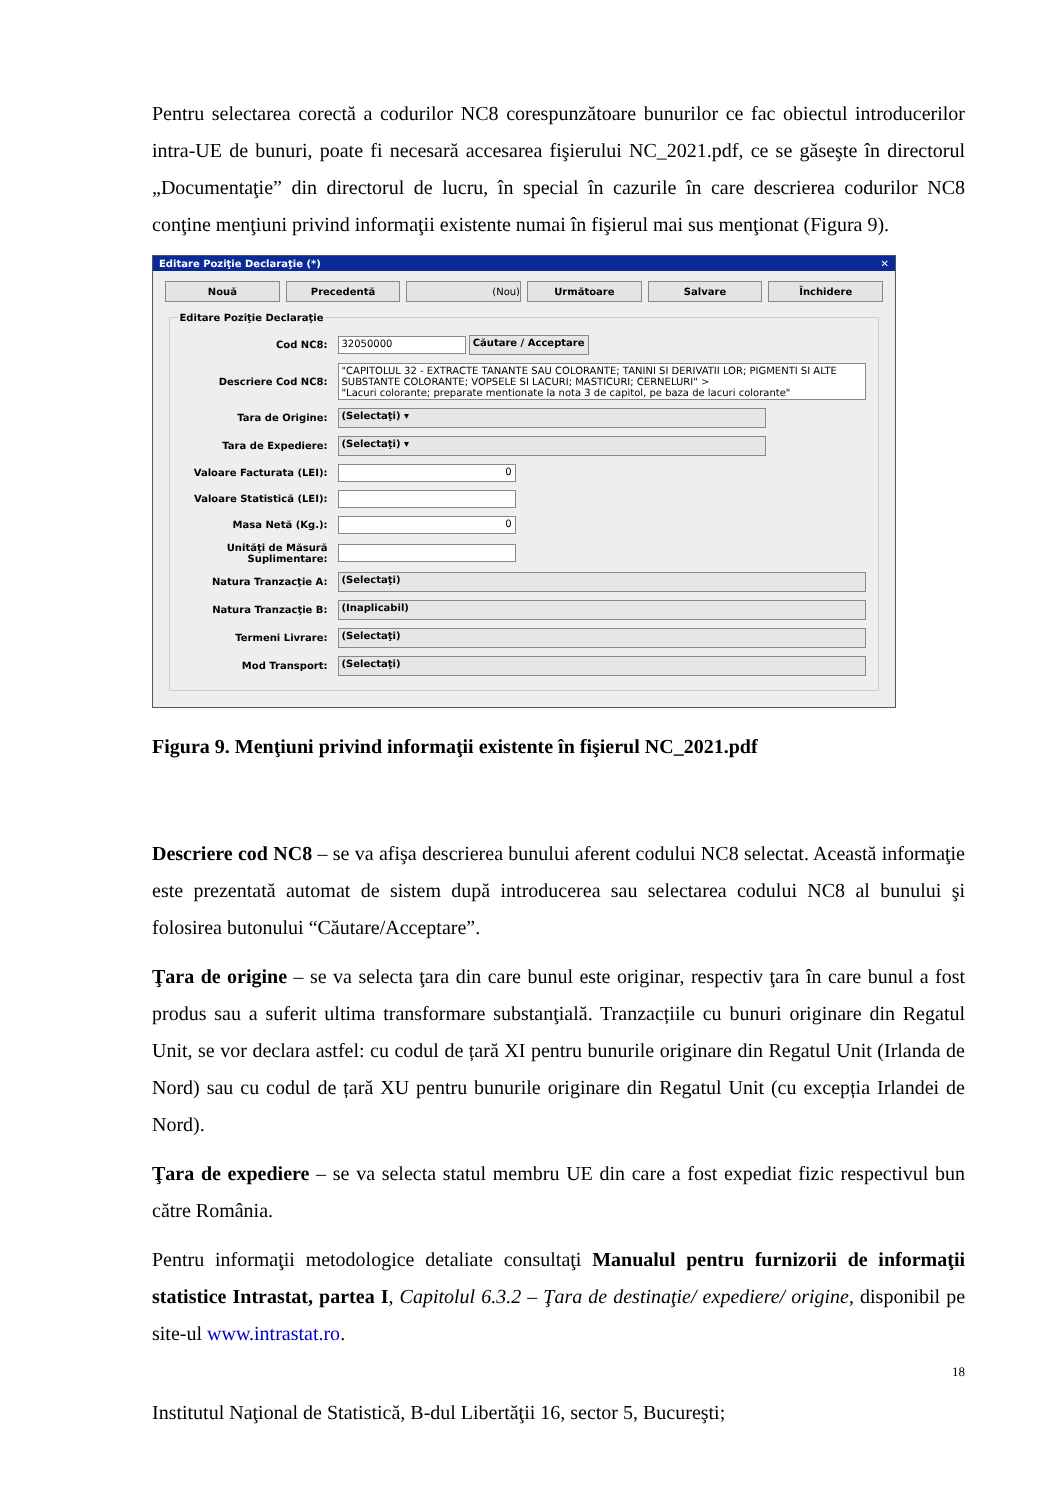Pentru selectarea corectă a codurilor NC8 corespunzătoare bunurilor ce fac obiectul introducerilor intra-UE de bunuri, poate fi necesară accesarea fişierului NC_2021.pdf, ce se găseşte în directorul „Documentaţie” din directorul de lucru, în special în cazurile în care descrierea codurilor NC8 conţine menţiuni privind informaţii existente numai în fişierul mai sus menţionat (Figura 9).
Editare Poziţie Declaraţie (*) ✕
Nouă Precedentă (Nou) Următoare Salvare Închidere
Editare Poziţie Declaraţie
Cod NC8: 32050000 Căutare / Acceptare
Descriere Cod NC8: "CAPITOLUL 32 - EXTRACTE TANANTE SAU COLORANTE; TANINI SI DERIVATII LOR; PIGMENTI SI ALTE SUBSTANTE COLORANTE; VOPSELE SI LACURI; MASTICURI; CERNELURI" >
"Lacuri colorante; preparate mentionate la nota 3 de capitol, pe baza de lacuri colorante"
Tara de Origine: (Selectaţi) ▾
Tara de Expediere: (Selectaţi) ▾
Valoare Facturata (LEI): 0
Valoare Statistică (LEI):
Masa Netă (Kg.): 0
Unităţi de Măsură Suplimentare:
Natura Tranzacţie A: (Selectaţi)
Natura Tranzacţie B: (Inaplicabil)
Termeni Livrare: (Selectaţi)
Mod Transport: (Selectaţi)
Figura 9. Menţiuni privind informaţii existente în fişierul NC_2021.pdf
Descriere cod NC8 – se va afişa descrierea bunului aferent codului NC8 selectat. Această informaţie este prezentată automat de sistem după introducerea sau selectarea codului NC8 al bunului şi folosirea butonului “Căutare/Acceptare”.
Ţara de origine – se va selecta ţara din care bunul este originar, respectiv ţara în care bunul a fost produs sau a suferit ultima transformare substanţială. Tranzacțiile cu bunuri originare din Regatul Unit, se vor declara astfel: cu codul de țară XI pentru bunurile originare din Regatul Unit (Irlanda de Nord) sau cu codul de țară XU pentru bunurile originare din Regatul Unit (cu excepția Irlandei de Nord).
Ţara de expediere – se va selecta statul membru UE din care a fost expediat fizic respectivul bun către România.
Pentru informaţii metodologice detaliate consultaţi Manualul pentru furnizorii de informaţii statistice Intrastat, partea I, Capitolul 6.3.2 – Ţara de destinaţie/ expediere/ origine, disponibil pe site-ul www.intrastat.ro.
18
Institutul Naţional de Statistică, B-dul Libertăţii 16, sector 5, Bucureşti;